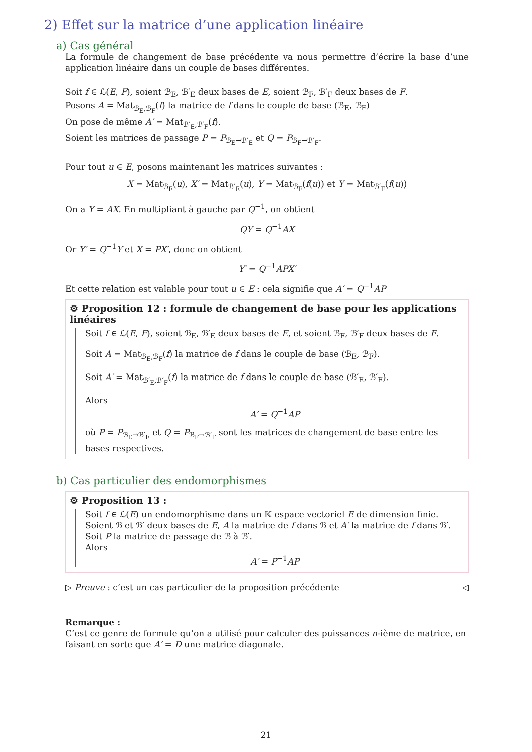2) Effet sur la matrice d’une application linéaire
a) Cas général
La formule de changement de base précédente va nous permettre d’écrire la base d’une application linéaire dans un couple de bases différentes.
Soit f ∈ ℒ(E, F), soient ℬ<sub>E</sub>, ℬ′<sub>E</sub> deux bases de E, soient ℬ<sub>F</sub>, ℬ′<sub>F</sub> deux bases de F.
Posons A = Mat<sub>ℬ<sub>E</sub>,ℬ<sub>F</sub></sub>(f) la matrice de f dans le couple de base (ℬ<sub>E</sub>, ℬ<sub>F</sub>)
On pose de même A′ = Mat<sub>ℬ′<sub>E</sub>,ℬ′<sub>F</sub></sub>(f).
Soient les matrices de passage P = P<sub>ℬ<sub>E</sub>→ℬ′<sub>E</sub></sub> et Q = P<sub>ℬ<sub>F</sub>→ℬ′<sub>F</sub></sub>.
Pour tout u ∈ E, posons maintenant les matrices suivantes :
X = Mat<sub>ℬ<sub>E</sub></sub>(u), X′ = Mat<sub>ℬ′<sub>E</sub></sub>(u), Y = Mat<sub>ℬ<sub>F</sub></sub>(f(u)) et Y = Mat<sub>ℬ′<sub>F</sub></sub>(f(u))
On a Y = AX. En multipliant à gauche par Q<sup>−1</sup>, on obtient
QY = Q<sup>−1</sup>AX
Or Y′ = Q<sup>−1</sup>Y et X = PX′, donc on obtient
Y′ = Q<sup>−1</sup>APX′
Et cette relation est valable pour tout u ∈ E : cela signifie que A′ = Q<sup>−1</sup>AP
⚙ Proposition 12 : formule de changement de base pour les applications linéaires
Soit f ∈ ℒ(E, F), soient ℬ<sub>E</sub>, ℬ′<sub>E</sub> deux bases de E, et soient ℬ<sub>F</sub>, ℬ′<sub>F</sub> deux bases de F.
Soit A = Mat<sub>ℬ<sub>E</sub>,ℬ<sub>F</sub></sub>(f) la matrice de f dans le couple de base (ℬ<sub>E</sub>, ℬ<sub>F</sub>).
Soit A′ = Mat<sub>ℬ′<sub>E</sub>,ℬ′<sub>F</sub></sub>(f) la matrice de f dans le couple de base (ℬ′<sub>E</sub>, ℬ′<sub>F</sub>).
Alors
A′ = Q<sup>−1</sup>AP
où P = P<sub>ℬ<sub>E</sub>→ℬ′<sub>E</sub></sub> et Q = P<sub>ℬ<sub>F</sub>→ℬ′<sub>F</sub></sub> sont les matrices de changement de base entre les bases respectives.
b) Cas particulier des endomorphismes
⚙ Proposition 13 :
Soit f ∈ ℒ(E) un endomorphisme dans un 𝕂 espace vectoriel E de dimension finie.
Soient ℬ et ℬ′ deux bases de E, A la matrice de f dans ℬ et A′ la matrice de f dans ℬ′.
Soit P la matrice de passage de ℬ à ℬ′.
Alors
A′ = P<sup>−1</sup>AP
▷ Preuve : c’est un cas particulier de la proposition précédente ◁
Remarque :
C’est ce genre de formule qu’on a utilisé pour calculer des puissances n-ième de matrice, en faisant en sorte que A′ = D une matrice diagonale.
21